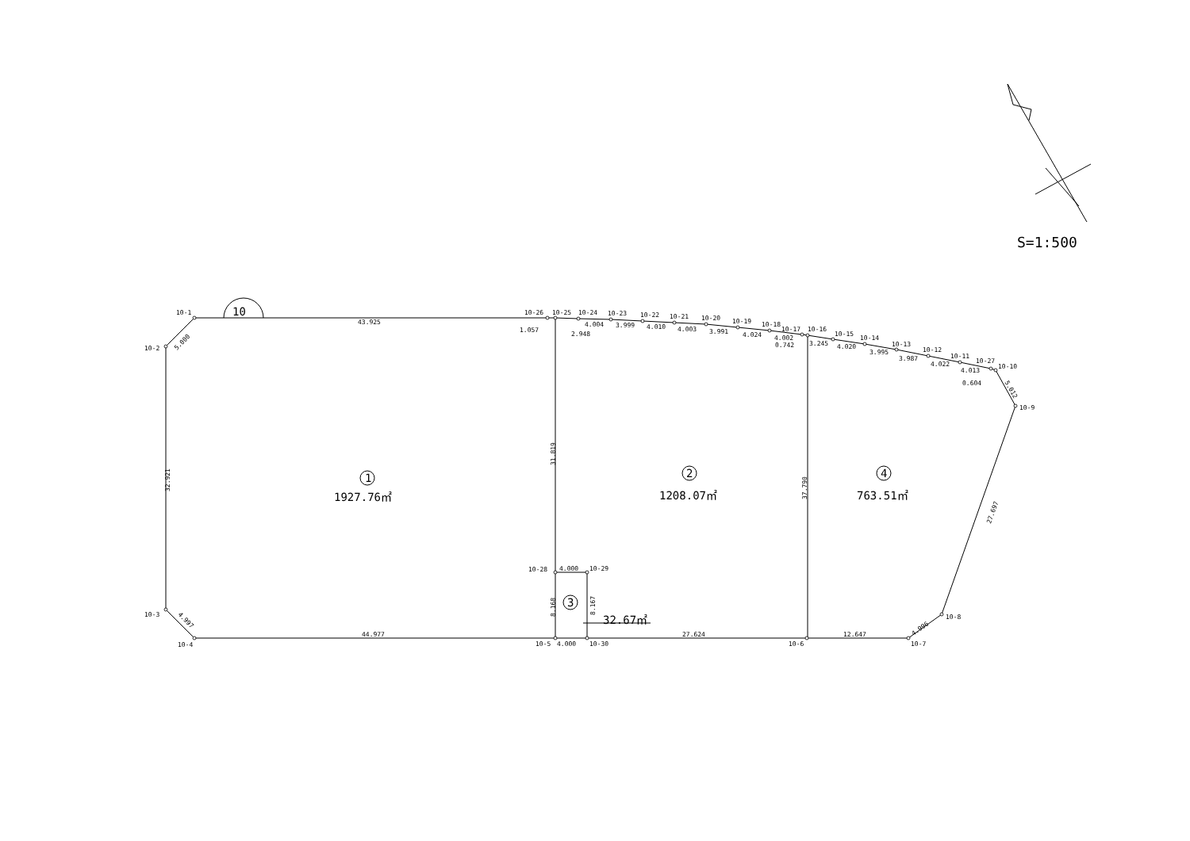S=1:500
10
10-1
10-2
10-3
10-4
10-5
10-30
10-6
10-7
10-8
10-9
10-10
10-27
10-11
10-12
10-13
10-14
10-15
10-16
10-17
10-18
10-19
10-20
10-21
10-22
10-23
10-24
10-25
10-26
10-28
10-29
43.925
5.000
32.921
4.997
44.977
4.000
27.624
12.647
4.996
27.697
5.012
1.057
2.948
0.742
0.604
4.004
3.999
4.010
4.003
3.991
4.024
4.002
3.245
4.020
3.995
3.987
4.022
4.013
31.819
37.790
8.168
8.167
4.000
1
1927.76㎡
2
1208.07㎡
4
763.51㎡
3
32.67㎡